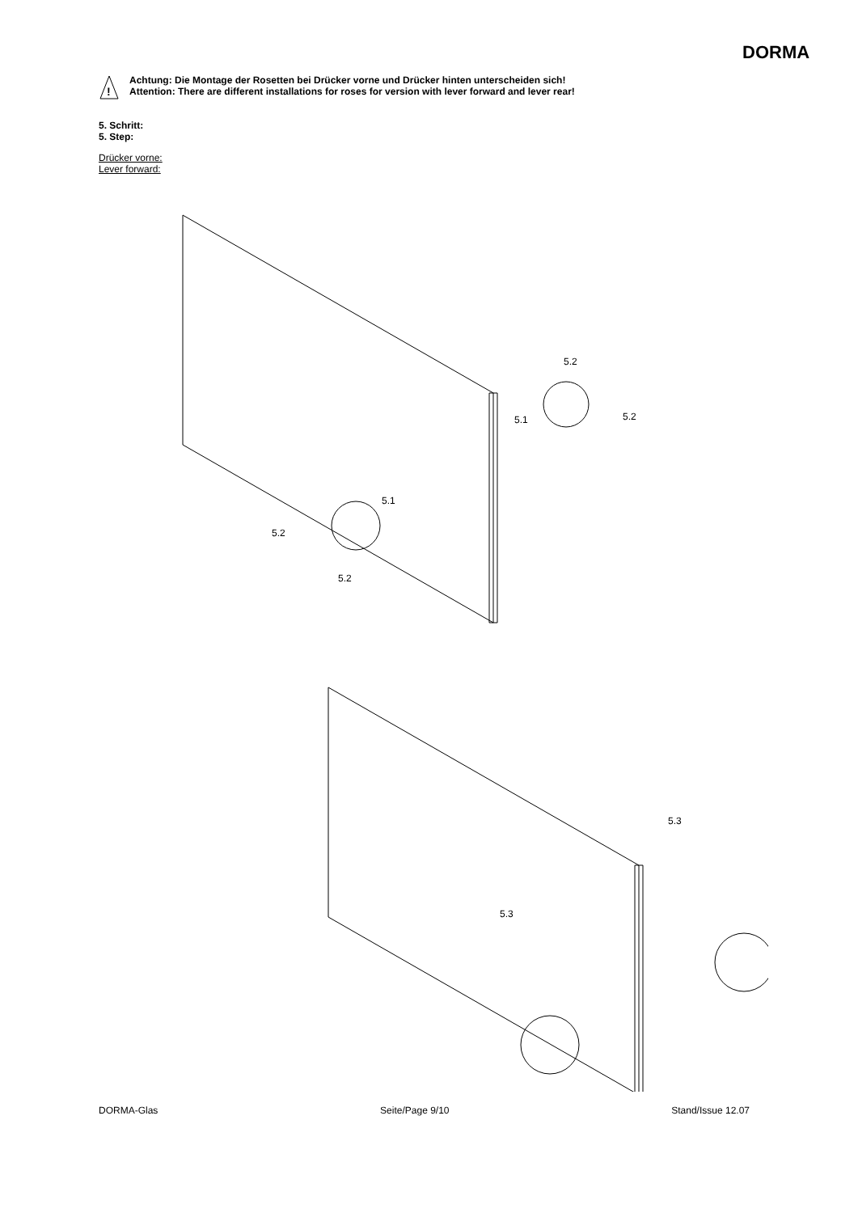DORMA
!
Achtung: Die Montage der Rosetten bei Drücker vorne und Drücker hinten unterscheiden sich!
Attention: There are different installations for roses for version with lever forward and lever rear!
5. Schritt:
5. Step:
Drücker vorne:
Lever forward:
5.2
5.2
5.1
5.1
5.2
5.2
5.3
5.3
DORMA-Glas Seite/Page 9/10 Stand/Issue 12.07